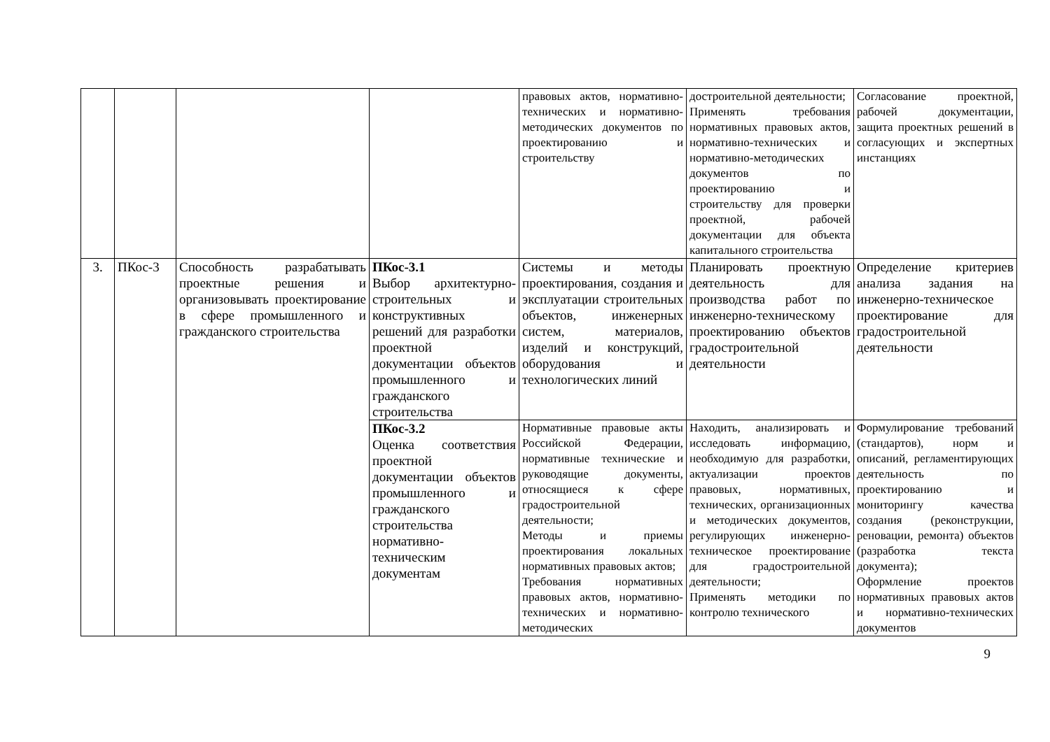| | | | | правовых актов, нормативно-технических и нормативно-методических документов по проектированию и строительству | достроительной деятельности; Применять требования нормативных правовых актов, нормативно-технических и нормативно-методических документов по проектированию и строительству для проверки проектной, рабочей документации для объекта капитального строительства | Согласование проектной, рабочей документации, защита проектных решений в согласующих и экспертных инстанциях |
| 3. | ПКос-3 | Способность разрабатывать проектные решения и организовывать проектирование в сфере промышленного и гражданского строительства | ПКос-3.1 Выбор архитектурно-строительных и конструктивных решений для разработки проектной документации объектов промышленного и гражданского строительства | Системы и методы проектирования, создания и эксплуатации строительных объектов, инженерных систем, материалов, изделий и конструкций, оборудования и технологических линий | Планировать проектную деятельность для производства работ по инженерно-техническому проектированию объектов градостроительной деятельности | Определение критериев анализа задания на инженерно-техническое проектирование для градостроительной деятельности |
| | | | ПКос-3.2 Оценка соответствия проектной документации объектов промышленного и гражданского строительства нормативно-техническим документам | Нормативные правовые акты Российской Федерации, нормативные технические и руководящие документы, относящиеся к сфере градостроительной деятельности; Методы и приемы проектирования локальных нормативных правовых актов; Требования нормативных правовых актов, нормативно-технических и нормативно-методических | Находить, анализировать и исследовать информацию, необходимую для разработки, актуализации проектов правовых, нормативных, технических, организационных и методических документов, регулирующих инженерно-техническое проектирование для градостроительной деятельности; Применять методики по контролю технического | Формулирование требований (стандартов), норм и описаний, регламентирующих деятельность по проектированию и мониторингу качества создания (реконструкции, реновации, ремонта) объектов (разработка текста документа); Оформление проектов нормативных правовых актов и нормативно-технических документов |
9